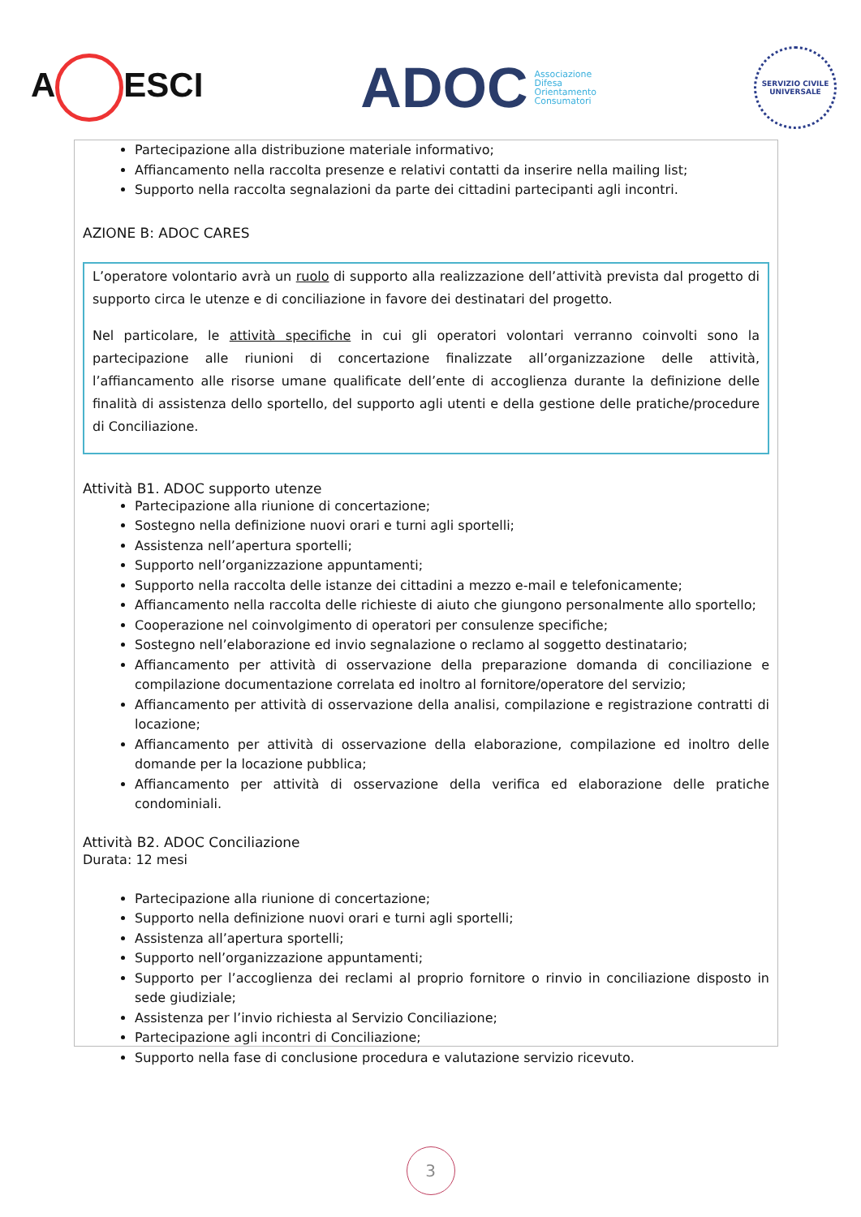A ESCI
ADOC
Associazione
Difesa
Orientamento
Consumatori
SERVIZIO CIVILE UNIVERSALE
Partecipazione alla distribuzione materiale informativo;
Affiancamento nella raccolta presenze e relativi contatti da inserire nella mailing list;
Supporto nella raccolta segnalazioni da parte dei cittadini partecipanti agli incontri.
AZIONE B: ADOC CARES
L’operatore volontario avrà un ruolo di supporto alla realizzazione dell’attività prevista dal progetto di supporto circa le utenze e di conciliazione in favore dei destinatari del progetto.
Nel particolare, le attività specifiche in cui gli operatori volontari verranno coinvolti sono la partecipazione alle riunioni di concertazione finalizzate all’organizzazione delle attività, l’affiancamento alle risorse umane qualificate dell’ente di accoglienza durante la definizione delle finalità di assistenza dello sportello, del supporto agli utenti e della gestione delle pratiche/procedure di Conciliazione.
Attività B1. ADOC supporto utenze
Partecipazione alla riunione di concertazione;
Sostegno nella definizione nuovi orari e turni agli sportelli;
Assistenza nell’apertura sportelli;
Supporto nell’organizzazione appuntamenti;
Supporto nella raccolta delle istanze dei cittadini a mezzo e-mail e telefonicamente;
Affiancamento nella raccolta delle richieste di aiuto che giungono personalmente allo sportello;
Cooperazione nel coinvolgimento di operatori per consulenze specifiche;
Sostegno nell’elaborazione ed invio segnalazione o reclamo al soggetto destinatario;
Affiancamento per attività di osservazione della preparazione domanda di conciliazione e compilazione documentazione correlata ed inoltro al fornitore/operatore del servizio;
Affiancamento per attività di osservazione della analisi, compilazione e registrazione contratti di locazione;
Affiancamento per attività di osservazione della elaborazione, compilazione ed inoltro delle domande per la locazione pubblica;
Affiancamento per attività di osservazione della verifica ed elaborazione delle pratiche condominiali.
Attività B2. ADOC Conciliazione
Durata: 12 mesi
Partecipazione alla riunione di concertazione;
Supporto nella definizione nuovi orari e turni agli sportelli;
Assistenza all’apertura sportelli;
Supporto nell’organizzazione appuntamenti;
Supporto per l’accoglienza dei reclami al proprio fornitore o rinvio in conciliazione disposto in sede giudiziale;
Assistenza per l’invio richiesta al Servizio Conciliazione;
Partecipazione agli incontri di Conciliazione;
Supporto nella fase di conclusione procedura e valutazione servizio ricevuto.
3